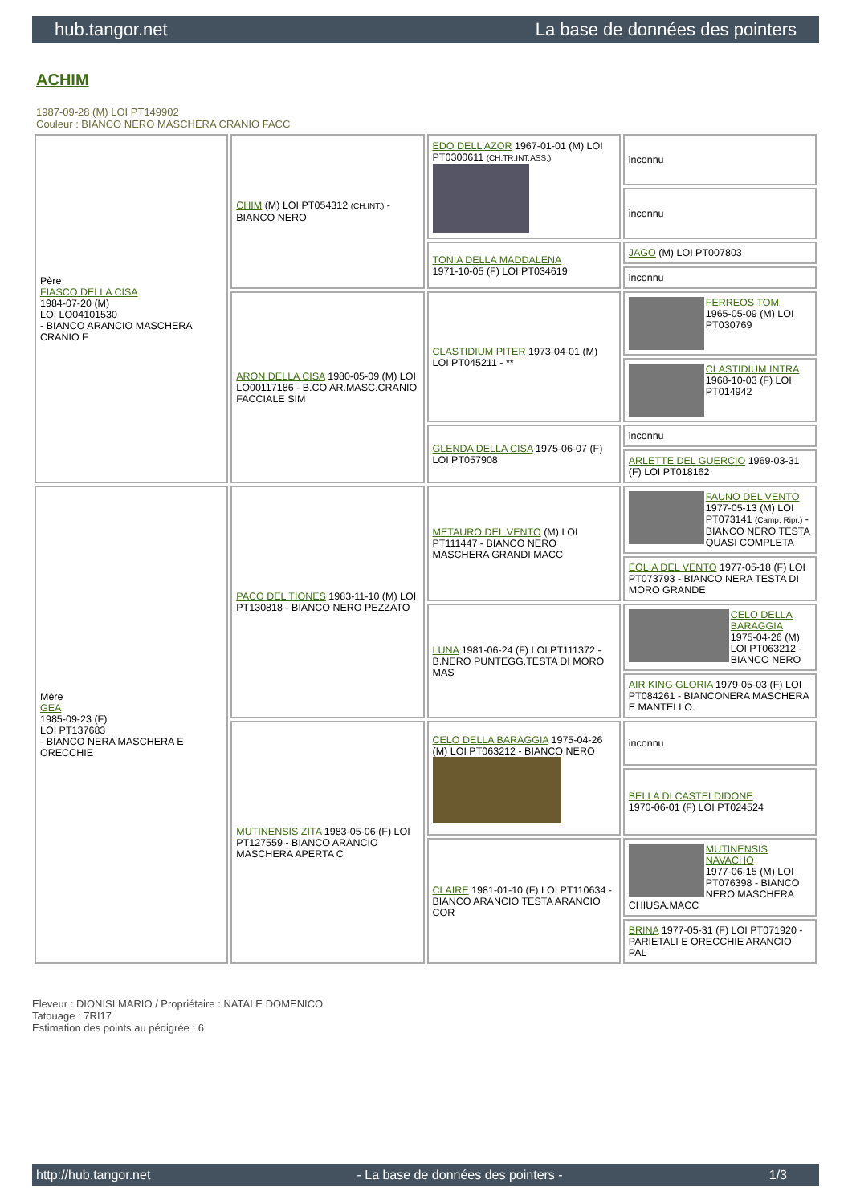hub.tangor.net La base de données des pointers
ACHIM
1987-09-28 (M) LOI PT149902
Couleur : BIANCO NERO MASCHERA CRANIO FACC
| Père FIASCO DELLA CISA 1984-07-20 (M) LOI LO04101530 - BIANCO ARANCIO MASCHERA CRANIO F | CHIM (M) LOI PT054312 (CH.INT.) - BIANCO NERO | EDO DELL'AZOR 1967-01-01 (M) LOI PT0300611 (CH.TR.INT.ASS.) | inconnu |
| | | | inconnu |
| | | TONIA DELLA MADDALENA 1971-10-05 (F) LOI PT034619 | JAGO (M) LOI PT007803 |
| | | | inconnu |
| | ARON DELLA CISA 1980-05-09 (M) LOI LO00117186 - B.CO AR.MASC.CRANIO FACCIALE SIM | CLASTIDIUM PITER 1973-04-01 (M) LOI PT045211 - ** | FERREOS TOM 1965-05-09 (M) LOI PT030769 |
| | | | CLASTIDIUM INTRA 1968-10-03 (F) LOI PT014942 |
| | | GLENDA DELLA CISA 1975-06-07 (F) LOI PT057908 | inconnu |
| | | | ARLETTE DEL GUERCIO 1969-03-31 (F) LOI PT018162 |
| Mère GEA 1985-09-23 (F) LOI PT137683 - BIANCO NERA MASCHERA E ORECCHIE | PACO DEL TIONES 1983-11-10 (M) LOI PT130818 - BIANCO NERO PEZZATO | METAURO DEL VENTO (M) LOI PT111447 - BIANCO NERO MASCHERA GRANDI MACC | FAUNO DEL VENTO 1977-05-13 (M) LOI PT073141 (Camp. Ripr.) - BIANCO NERO TESTA QUASI COMPLETA |
| | | | EOLIA DEL VENTO 1977-05-18 (F) LOI PT073793 - BIANCO NERA TESTA DI MORO GRANDE |
| | | LUNA 1981-06-24 (F) LOI PT111372 - B.NERO PUNTEGG.TESTA DI MORO MAS | CELO DELLA BARAGGIA 1975-04-26 (M) LOI PT063212 - BIANCO NERO |
| | | | AIR KING GLORIA 1979-05-03 (F) LOI PT084261 - BIANCONERA MASCHERA E MANTELLO. |
| | MUTINENSIS ZITA 1983-05-06 (F) LOI PT127559 - BIANCO ARANCIO MASCHERA APERTA C | CELO DELLA BARAGGIA 1975-04-26 (M) LOI PT063212 - BIANCO NERO | inconnu |
| | | | BELLA DI CASTELDIDONE 1970-06-01 (F) LOI PT024524 |
| | | CLAIRE 1981-01-10 (F) LOI PT110634 - BIANCO ARANCIO TESTA ARANCIO COR | MUTINENSIS NAVACHO 1977-06-15 (M) LOI PT076398 - BIANCO NERO.MASCHERA CHIUSA.MACC |
| | | | BRINA 1977-05-31 (F) LOI PT071920 - PARIETALI E ORECCHIE ARANCIO PAL |
Eleveur : DIONISI MARIO / Propriétaire : NATALE DOMENICO
Tatouage : 7RI17
Estimation des points au pédigrée : 6
http://hub.tangor.net - La base de données des pointers - 1/3